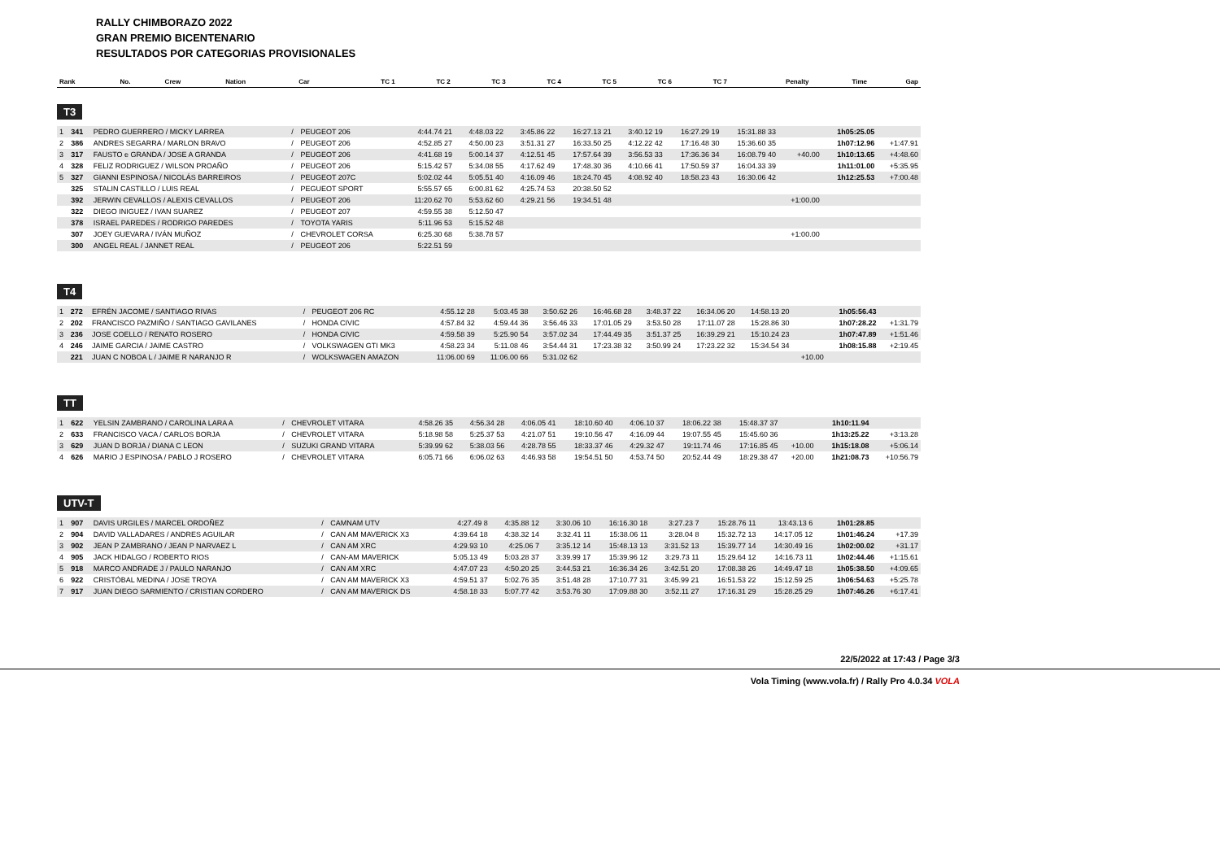RALLY CHIMBORAZO 2022
GRAN PREMIO BICENTENARIO
RESULTADOS POR CATEGORIAS PROVISIONALES
| Rank | No. | Crew | Nation | Car | TC 1 | TC 2 | TC 3 | TC 4 | TC 5 | TC 6 | TC 7 | Penalty | Time | Gap |
| --- | --- | --- | --- | --- | --- | --- | --- | --- | --- | --- | --- | --- | --- | --- |
T3
| 1 | 341 | PEDRO GUERRERO / MICKY LARREA | / | PEUGEOT 206 | 4:44.74 21 | 4:48.03 22 | 3:45.86 22 | 16:27.13 21 | 3:40.12 19 | 16:27.29 19 | 15:31.88 33 | | 1h05:25.05 | |
| 2 | 386 | ANDRES SEGARRA / MARLON BRAVO | / | PEUGEOT 206 | 4:52.85 27 | 4:50.00 23 | 3:51.31 27 | 16:33.50 25 | 4:12.22 42 | 17:16.48 30 | 15:36.60 35 | | 1h07:12.96 | +1:47.91 |
| 3 | 317 | FAUSTO e GRANDA / JOSE A GRANDA | / | PEUGEOT 206 | 4:41.68 19 | 5:00.14 37 | 4:12.51 45 | 17:57.64 39 | 3:56.53 33 | 17:36.36 34 | 16:08.79 40 | +40.00 | 1h10:13.65 | +4:48.60 |
| 4 | 328 | FELIZ RODRIGUEZ / WILSON PROAÑO | / | PEUGEOT 206 | 5:15.42 57 | 5:34.08 55 | 4:17.62 49 | 17:48.30 36 | 4:10.66 41 | 17:50.59 37 | 16:04.33 39 | | 1h11:01.00 | +5:35.95 |
| 5 | 327 | GIANNI ESPINOSA / NICOLÁS BARREIROS | / | PEUGEOT 207C | 5:02.02 44 | 5:05.51 40 | 4:16.09 46 | 18:24.70 45 | 4:08.92 40 | 18:58.23 43 | 16:30.06 42 | | 1h12:25.53 | +7:00.48 |
| | 325 | STALIN CASTILLO / LUIS REAL | / | PEGUEOT SPORT | 5:55.57 65 | 6:00.81 62 | 4:25.74 53 | 20:38.50 52 | | | | | | |
| | 392 | JERWIN CEVALLOS / ALEXIS CEVALLOS | / | PEUGEOT 206 | 11:20.62 70 | 5:53.62 60 | 4:29.21 56 | 19:34.51 48 | | | | +1:00.00 | | |
| | 322 | DIEGO INIGUEZ / IVAN SUAREZ | / | PEUGEOT 207 | 4:59.55 38 | 5:12.50 47 | | | | | | | | |
| | 378 | ISRAEL PAREDES / RODRIGO PAREDES | / | TOYOTA YARIS | 5:11.96 53 | 5:15.52 48 | | | | | | | | |
| | 307 | JOEY GUEVARA / IVÁN MUÑOZ | / | CHEVROLET CORSA | 6:25.30 68 | 5:38.78 57 | | | | | | +1:00.00 | | |
| | 300 | ANGEL REAL / JANNET REAL | / | PEUGEOT 206 | 5:22.51 59 | | | | | | | | | |
T4
| 1 | 272 | EFRÉN JACOME / SANTIAGO RIVAS | / | PEUGEOT 206 RC | 4:55.12 28 | 5:03.45 38 | 3:50.62 26 | 16:46.68 28 | 3:48.37 22 | 16:34.06 20 | 14:58.13 20 | | 1h05:56.43 | |
| 2 | 202 | FRANCISCO PAZMIÑO / SANTIAGO GAVILANES | / | HONDA CIVIC | 4:57.84 32 | 4:59.44 36 | 3:56.46 33 | 17:01.05 29 | 3:53.50 28 | 17:11.07 28 | 15:28.86 30 | | 1h07:28.22 | +1:31.79 |
| 3 | 236 | JOSE COELLO / RENATO ROSERO | / | HONDA CIVIC | 4:59.58 39 | 5:25.90 54 | 3:57.02 34 | 17:44.49 35 | 3:51.37 25 | 16:39.29 21 | 15:10.24 23 | | 1h07:47.89 | +1:51.46 |
| 4 | 246 | JAIME GARCIA / JAIME CASTRO | / | VOLKSWAGEN GTI MK3 | 4:58.23 34 | 5:11.08 46 | 3:54.44 31 | 17:23.38 32 | 3:50.99 24 | 17:23.22 32 | 15:34.54 34 | | 1h08:15.88 | +2:19.45 |
| | 221 | JUAN C NOBOA L / JAIME R NARANJO R | / | WOLKSWAGEN AMAZON | 11:06.00 69 | 11:06.00 66 | 5:31.02 62 | | | | | +10.00 | | |
TT
| 1 | 622 | YELSIN ZAMBRANO / CAROLINA LARA A | / | CHEVROLET VITARA | 4:58.26 35 | 4:56.34 28 | 4:06.05 41 | 18:10.60 40 | 4:06.10 37 | 18:06.22 38 | 15:48.37 37 | | 1h10:11.94 | |
| 2 | 633 | FRANCISCO VACA / CARLOS BORJA | / | CHEVROLET VITARA | 5:18.98 58 | 5:25.37 53 | 4:21.07 51 | 19:10.56 47 | 4:16.09 44 | 19:07.55 45 | 15:45.60 36 | | 1h13:25.22 | +3:13.28 |
| 3 | 629 | JUAN D BORJA / DIANA C LEON | / | SUZUKI GRAND VITARA | 5:39.99 62 | 5:38.03 56 | 4:28.78 55 | 18:33.37 46 | 4:29.32 47 | 19:11.74 46 | 17:16.85 45 | +10.00 | 1h15:18.08 | +5:06.14 |
| 4 | 626 | MARIO J ESPINOSA / PABLO J ROSERO | / | CHEVROLET VITARA | 6:05.71 66 | 6:06.02 63 | 4:46.93 58 | 19:54.51 50 | 4:53.74 50 | 20:52.44 49 | 18:29.38 47 | +20.00 | 1h21:08.73 | +10:56.79 |
UTV-T
| 1 | 907 | DAVIS URGILES / MARCEL ORDOÑEZ | / | CAMNAM UTV | 4:27.49 8 | 4:35.88 12 | 3:30.06 10 | 16:16.30 18 | 3:27.23 7 | 15:28.76 11 | 13:43.13 6 | | 1h01:28.85 | |
| 2 | 904 | DAVID VALLADARES / ANDRES AGUILAR | / | CAN AM MAVERICK X3 | 4:39.64 18 | 4:38.32 14 | 3:32.41 11 | 15:38.06 11 | 3:28.04 8 | 15:32.72 13 | 14:17.05 12 | | 1h01:46.24 | +17.39 |
| 3 | 902 | JEAN P ZAMBRANO / JEAN P NARVAEZ L | / | CAN AM XRC | 4:29.93 10 | 4:25.06 7 | 3:35.12 14 | 15:48.13 13 | 3:31.52 13 | 15:39.77 14 | 14:30.49 16 | | 1h02:00.02 | +31.17 |
| 4 | 905 | JACK HIDALGO / ROBERTO RIOS | / | CAN-AM MAVERICK | 5:05.13 49 | 5:03.28 37 | 3:39.99 17 | 15:39.96 12 | 3:29.73 11 | 15:29.64 12 | 14:16.73 11 | | 1h02:44.46 | +1:15.61 |
| 5 | 918 | MARCO ANDRADE J / PAULO NARANJO | / | CAN AM XRC | 4:47.07 23 | 4:50.20 25 | 3:44.53 21 | 16:36.34 26 | 3:42.51 20 | 17:08.38 26 | 14:49.47 18 | | 1h05:38.50 | +4:09.65 |
| 6 | 922 | CRISTÓBAL MEDINA / JOSE TROYA | / | CAN AM MAVERICK X3 | 4:59.51 37 | 5:02.76 35 | 3:51.48 28 | 17:10.77 31 | 3:45.99 21 | 16:51.53 22 | 15:12.59 25 | | 1h06:54.63 | +5:25.78 |
| 7 | 917 | JUAN DIEGO SARMIENTO / CRISTIAN CORDERO | / | CAN AM MAVERICK DS | 4:58.18 33 | 5:07.77 42 | 3:53.76 30 | 17:09.88 30 | 3:52.11 27 | 17:16.31 29 | 15:28.25 29 | | 1h07:46.26 | +6:17.41 |
22/5/2022 at 17:43 / Page 3/3
Vola Timing (www.vola.fr) / Rally Pro 4.0.34 VOLA